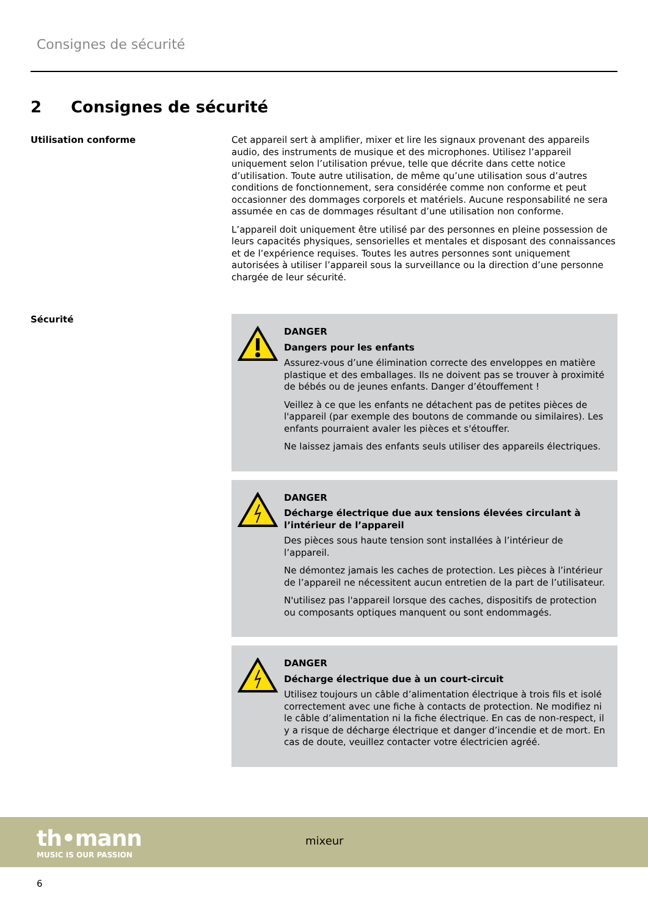Consignes de sécurité
2 Consignes de sécurité
Utilisation conforme
Cet appareil sert à amplifier, mixer et lire les signaux provenant des appareils audio, des instruments de musique et des microphones. Utilisez l’appareil uniquement selon l’utilisation prévue, telle que décrite dans cette notice d’utilisation. Toute autre utilisation, de même qu’une utilisation sous d’autres conditions de fonctionnement, sera considérée comme non conforme et peut occasionner des dommages corporels et matériels. Aucune responsabilité ne sera assumée en cas de dommages résultant d’une utilisation non conforme.
L’appareil doit uniquement être utilisé par des personnes en pleine possession de leurs capacités physiques, sensorielles et mentales et disposant des connaissances et de l’expérience requises. Toutes les autres personnes sont uniquement autorisées à utiliser l’appareil sous la surveillance ou la direction d’une personne chargée de leur sécurité.
Sécurité
DANGER
Dangers pour les enfants
Assurez-vous d’une élimination correcte des enveloppes en matière plastique et des emballages. Ils ne doivent pas se trouver à proximité de bébés ou de jeunes enfants. Danger d’étouffement !
Veillez à ce que les enfants ne détachent pas de petites pièces de l'appa­reil (par exemple des boutons de commande ou similaires). Les enfants pourraient avaler les pièces et s'étouffer.
Ne laissez jamais des enfants seuls utiliser des appareils électriques.
DANGER
Décharge électrique due aux tensions élevées circulant à l’intérieur de l’appareil
Des pièces sous haute tension sont installées à l’intérieur de l’appareil.
Ne démontez jamais les caches de protection. Les pièces à l’intérieur de l’appareil ne nécessitent aucun entretien de la part de l’utilisateur.
N'utilisez pas l'appareil lorsque des caches, dispositifs de protection ou composants optiques manquent ou sont endommagés.
DANGER
Décharge électrique due à un court-circuit
Utilisez toujours un câble d’alimentation électrique à trois fils et isolé correctement avec une fiche à contacts de protection. Ne modifiez ni le câble d’alimentation ni la fiche électrique. En cas de non-respect, il y a risque de décharge électrique et danger d’incendie et de mort. En cas de doute, veuillez contacter votre électricien agréé.
th•mann
MUSIC IS OUR PASSION
mixeur
6